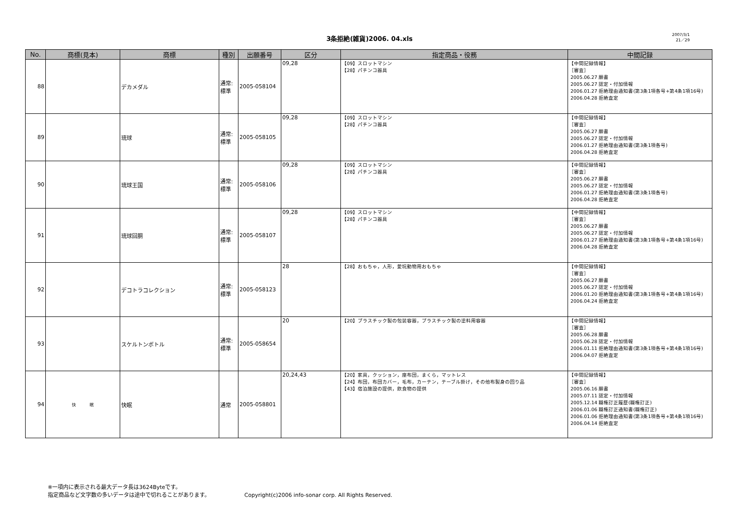3条拒絶(雑貨)2006. 04.xls
2007/3/1
21／29
| No. | 商標(見本) | 商標 | 種別 | 出願番号 | 区分 | 指定商品・役務 | 中間記録 |
| --- | --- | --- | --- | --- | --- | --- | --- |
| 88 | | デカメダル | 通常:標準 | 2005-058104 | 09,28 | 【09】スロットマシン 【28】パチンコ器具 | 【中間記録情報】 ［審査］ 2005.06.27 願書 2005.06.27 認定・付加情報 2006.01.27 拒絶理由通知書(第3条1項各号+第4条1項16号) 2006.04.28 拒絶査定 |
| 89 | | 琉球 | 通常:標準 | 2005-058105 | 09,28 | 【09】スロットマシン 【28】パチンコ器具 | 【中間記録情報】 ［審査］ 2005.06.27 願書 2005.06.27 認定・付加情報 2006.01.27 拒絶理由通知書(第3条1項各号) 2006.04.28 拒絶査定 |
| 90 | | 琉球王国 | 通常:標準 | 2005-058106 | 09,28 | 【09】スロットマシン 【28】パチンコ器具 | 【中間記録情報】 ［審査］ 2005.06.27 願書 2005.06.27 認定・付加情報 2006.01.27 拒絶理由通知書(第3条1項各号) 2006.04.28 拒絶査定 |
| 91 | | 琉球回胴 | 通常:標準 | 2005-058107 | 09,28 | 【09】スロットマシン 【28】パチンコ器具 | 【中間記録情報】 ［審査］ 2005.06.27 願書 2005.06.27 認定・付加情報 2006.01.27 拒絶理由通知書(第3条1項各号+第4条1項16号) 2006.04.28 拒絶査定 |
| 92 | | デコトラコレクション | 通常:標準 | 2005-058123 | 28 | 【28】おもちゃ，人形，愛玩動物用おもちゃ | 【中間記録情報】 ［審査］ 2005.06.27 願書 2005.06.27 認定・付加情報 2006.01.20 拒絶理由通知書(第3条1項各号+第4条1項16号) 2006.04.24 拒絶査定 |
| 93 | | スケルトンボトル | 通常:標準 | 2005-058654 | 20 | 【20】プラスチック製の包装容器，プラスチック製の塗料用容器 | 【中間記録情報】 ［審査］ 2005.06.28 願書 2005.06.28 認定・付加情報 2006.01.11 拒絶理由通知書(第3条1項各号+第4条1項16号) 2006.04.07 拒絶査定 |
| 94 | 快 眠 | 快眠 | 通常 | 2005-058801 | 20,24,43 | 【20】家具，クッション，座布団，まくら，マットレス 【24】布団，布団カバー，毛布，カーテン，テーブル掛け，その他布製身の回り品 【43】宿泊施設の提供，飲食物の提供 | 【中間記録情報】 ［審査］ 2005.06.16 願書 2005.07.11 認定・付加情報 2005.12.14 職権訂正履歴(職権訂正) 2006.01.06 職権訂正通知書(職権訂正) 2006.01.06 拒絶理由通知書(第3条1項各号+第4条1項16号) 2006.04.14 拒絶査定 |
※一項内に表示される最大データ長は3624Byteです。
指定商品など文字数の多いデータは途中で切れることがあります。
Copyright(c)2006 info-sonar corp. All Rights Reserved.